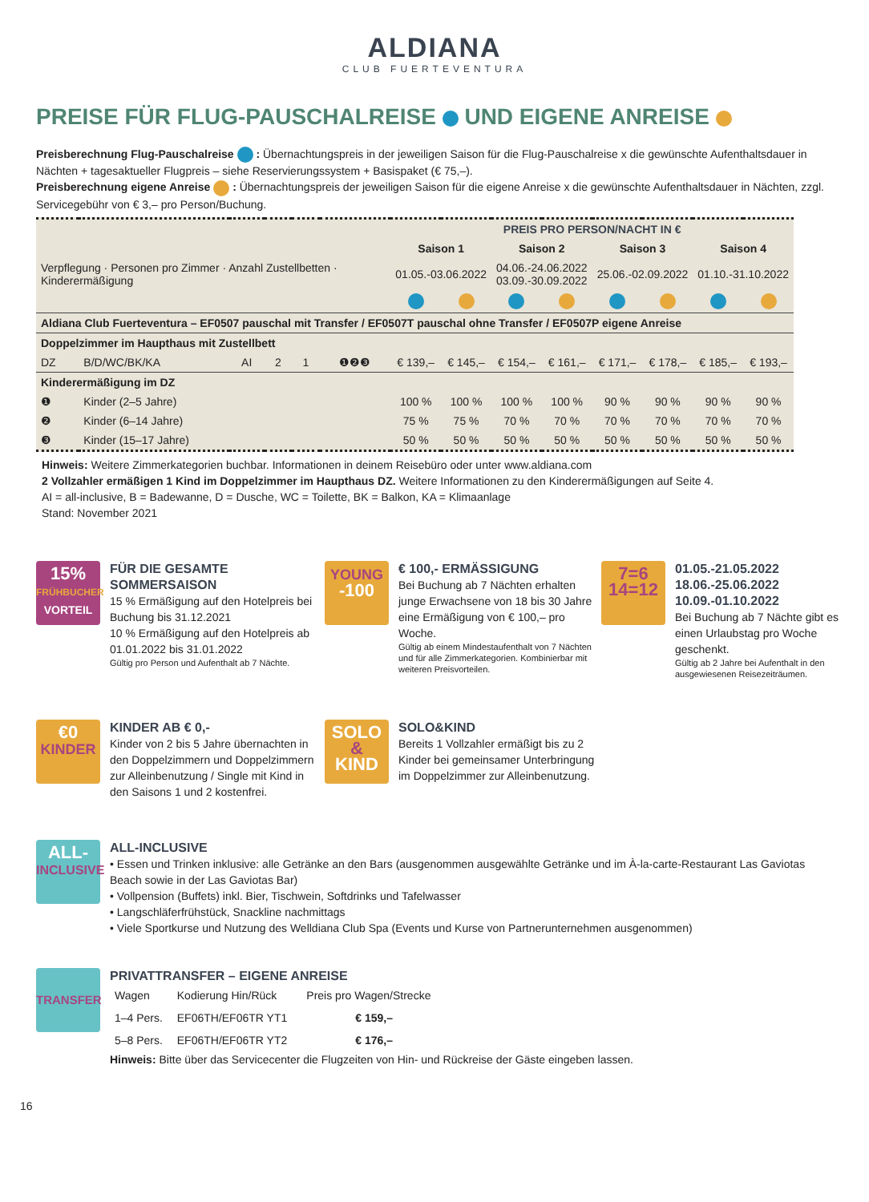ALDIANA
CLUB FUERTEVENTURA
PREISE FÜR FLUG-PAUSCHALREISE UND EIGENE ANREISE
Preisberechnung Flug-Pauschalreise : Übernachtungspreis in der jeweiligen Saison für die Flug-Pauschalreise x die gewünschte Aufenthaltsdauer in Nächten + tagesaktueller Flugpreis – siehe Reservierungssystem + Basispaket (€ 75,–).
Preisberechnung eigene Anreise : Übernachtungspreis der jeweiligen Saison für die eigene Anreise x die gewünschte Aufenthaltsdauer in Nächten, zzgl. Servicegebühr von € 3,– pro Person/Buchung.
| Verpflegung · Personen pro Zimmer · Anzahl Zustellbetten · Kinderermäßigung | | | | | | PREIS PRO PERSON/NACHT IN € | | | | | | | |
| --- | --- | --- | --- | --- | --- | --- | --- | --- | --- | --- | --- | --- | --- |
| | | | | | | Saison 1 | | Saison 2 | | Saison 3 | | Saison 4 | |
| | | | | | | 01.05.-03.06.2022 | | 04.06.-24.06.2022 03.09.-30.09.2022 | | 25.06.-02.09.2022 | | 01.10.-31.10.2022 | |
| Aldiana Club Fuerteventura – EF0507 pauschal mit Transfer / EF0507T pauschal ohne Transfer / EF0507P eigene Anreise | | | | | | | | | | | | | |
| Doppelzimmer im Haupthaus mit Zustellbett | | | | | | | | | | | | | |
| DZ | B/D/WC/BK/KA | AI | 2 | 1 | ❶❷❸ | € 139,– | € 145,– | € 154,– | € 161,– | € 171,– | € 178,– | € 185,– | € 193,– |
| Kinderermäßigung im DZ | | | | | | | | | | | | | |
| ❶ | Kinder (2–5 Jahre) | | | | | 100 % | 100 % | 100 % | 100 % | 90 % | 90 % | 90 % | 90 % |
| ❷ | Kinder (6–14 Jahre) | | | | | 75 % | 75 % | 70 % | 70 % | 70 % | 70 % | 70 % | 70 % |
| ❸ | Kinder (15–17 Jahre) | | | | | 50 % | 50 % | 50 % | 50 % | 50 % | 50 % | 50 % | 50 % |
Hinweis: Weitere Zimmerkategorien buchbar. Informationen in deinem Reisebüro oder unter www.aldiana.com
2 Vollzahler ermäßigen 1 Kind im Doppelzimmer im Haupthaus DZ. Weitere Informationen zu den Kinderermäßigungen auf Seite 4.
AI = all-inclusive, B = Badewanne, D = Dusche, WC = Toilette, BK = Balkon, KA = Klimaanlage
Stand: November 2021
15%
FRÜHBUCHER
VORTEIL
FÜR DIE GESAMTE SOMMERSAISON
15 % Ermäßigung auf den Hotelpreis bei Buchung bis 31.12.2021
10 % Ermäßigung auf den Hotelpreis ab 01.01.2022 bis 31.01.2022
Gültig pro Person und Aufenthalt ab 7 Nächte.
YOUNG
-100
€ 100,- ERMÄSSIGUNG
Bei Buchung ab 7 Nächten erhalten junge Erwachsene von 18 bis 30 Jahre eine Ermäßigung von € 100,– pro Woche.
Gültig ab einem Mindestaufenthalt von 7 Nächten und für alle Zimmerkategorien. Kombinierbar mit weiteren Preisvorteilen.
7=6
14=12
01.05.-21.05.2022
18.06.-25.06.2022
10.09.-01.10.2022
Bei Buchung ab 7 Nächte gibt es einen Urlaubstag pro Woche geschenkt.
Gültig ab 2 Jahre bei Aufenthalt in den ausgewiesenen Reisezeiträumen.
€0
KINDER
KINDER AB € 0,-
Kinder von 2 bis 5 Jahre übernachten in den Doppelzimmern und Doppelzimmern zur Alleinbenutzung / Single mit Kind in den Saisons 1 und 2 kostenfrei.
SOLO
&
KIND
SOLO&KIND
Bereits 1 Vollzahler ermäßigt bis zu 2 Kinder bei gemeinsamer Unterbringung im Doppelzimmer zur Alleinbenutzung.
ALL-
INCLUSIVE
ALL-INCLUSIVE
• Essen und Trinken inklusive: alle Getränke an den Bars (ausgenommen ausgewählte Getränke und im À-la-carte-Restaurant Las Gaviotas Beach sowie in der Las Gaviotas Bar)
• Vollpension (Buffets) inkl. Bier, Tischwein, Softdrinks und Tafelwasser
• Langschläferfrühstück, Snackline nachmittags
• Viele Sportkurse und Nutzung des Welldiana Club Spa (Events und Kurse von Partnerunternehmen ausgenommen)
TRANSFER
PRIVATTRANSFER – EIGENE ANREISE
| Wagen | Kodierung Hin/Rück | Preis pro Wagen/Strecke |
| 1–4 Pers. | EF06TH/EF06TR YT1 | € 159,– |
| 5–8 Pers. | EF06TH/EF06TR YT2 | € 176,– |
Hinweis: Bitte über das Servicecenter die Flugzeiten von Hin- und Rückreise der Gäste eingeben lassen.
16